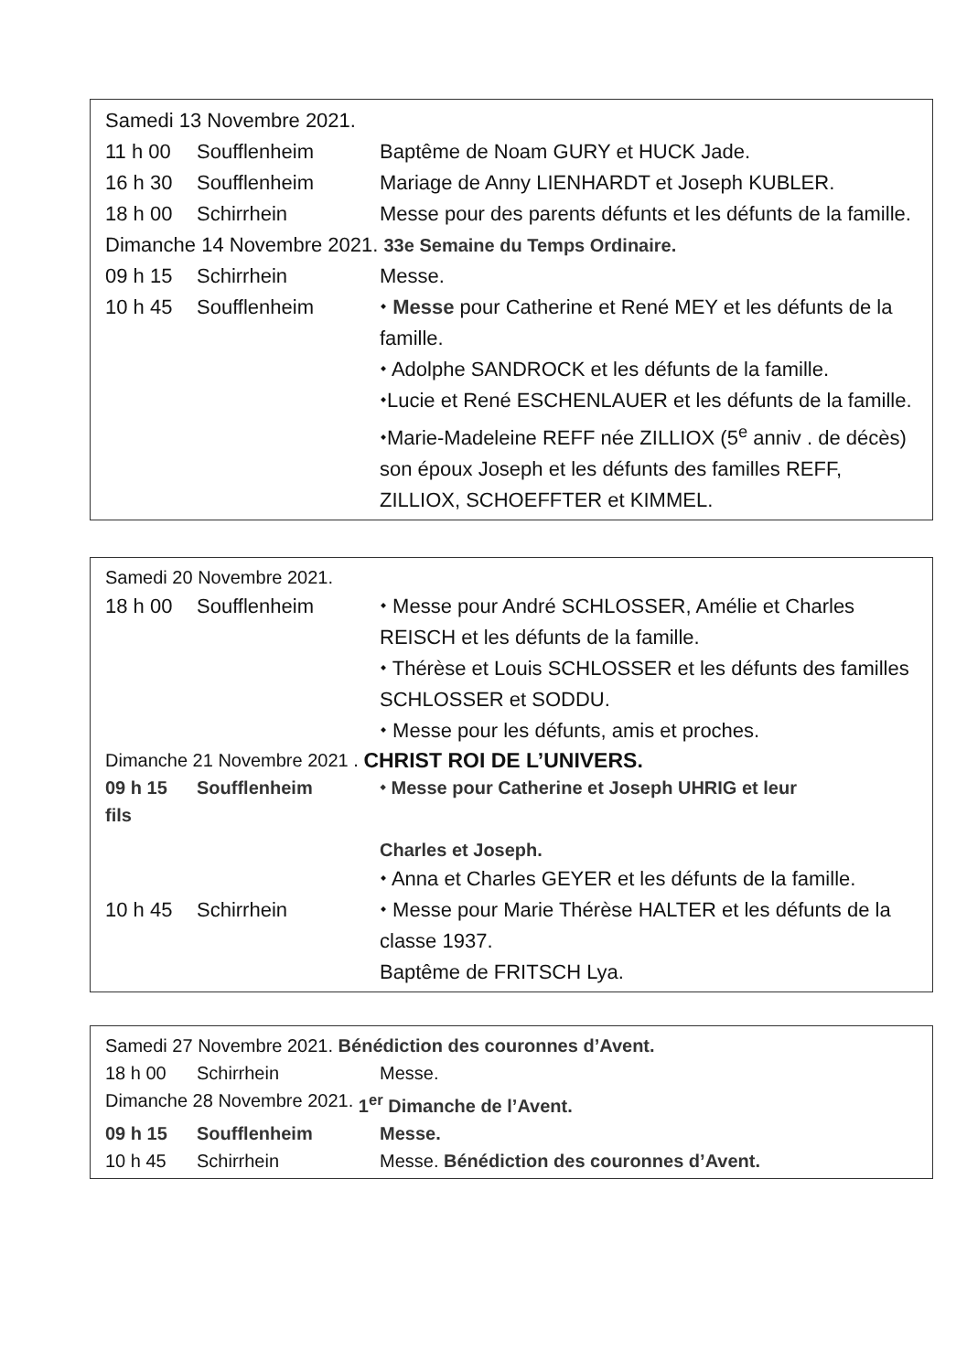Samedi 13 Novembre 2021.
11 h 00 Soufflenheim Baptême de Noam GURY et HUCK Jade.
16 h 30 Soufflenheim Mariage de Anny LIENHARDT et Joseph KUBLER.
18 h 00 Schirrhein Messe pour des parents défunts et les défunts de la famille.
Dimanche 14 Novembre 2021. 33e Semaine du Temps Ordinaire.
09 h 15 Schirrhein Messe.
10 h 45 Soufflenheim ⬩ Messe pour Catherine et René MEY et les défunts de la famille.
⬩ Adolphe SANDROCK et les défunts de la famille.
⬩Lucie et René ESCHENLAUER et les défunts de la famille.
⬩Marie-Madeleine REFF née ZILLIOX (5<sup>e</sup> anniv . de décès) son époux Joseph et les défunts des familles REFF, ZILLIOX, SCHOEFFTER et KIMMEL.
Samedi 20 Novembre 2021.
18 h 00 Soufflenheim ⬩ Messe pour André SCHLOSSER, Amélie et Charles REISCH et les défunts de la famille.
⬩ Thérèse et Louis SCHLOSSER et les défunts des familles SCHLOSSER et SODDU.
⬩ Messe pour les défunts, amis et proches.
Dimanche 21 Novembre 2021 . CHRIST ROI DE L’UNIVERS.
09 h 15 Soufflenheim ⬩ Messe pour Catherine et Joseph UHRIG et leur
fils
Charles et Joseph.
⬩ Anna et Charles GEYER et les défunts de la famille.
10 h 45 Schirrhein ⬩ Messe pour Marie Thérèse HALTER et les défunts de la classe 1937.
Baptême de FRITSCH Lya.
Samedi 27 Novembre 2021. Bénédiction des couronnes d’Avent.
18 h 00 Schirrhein Messe.
Dimanche 28 Novembre 2021. 1<sup>er</sup> Dimanche de l’Avent.
09 h 15 Soufflenheim Messe.
10 h 45 Schirrhein Messe. Bénédiction des couronnes d’Avent.